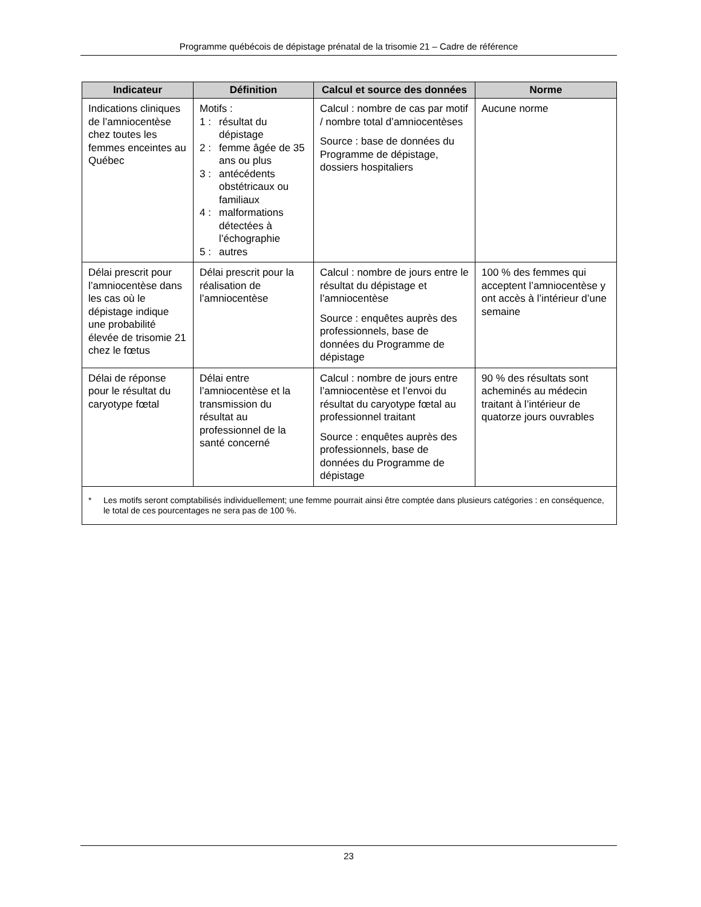Programme québécois de dépistage prénatal de la trisomie 21 – Cadre de référence
| Indicateur | Définition | Calcul et source des données | Norme |
| --- | --- | --- | --- |
| Indications cliniques de l’amniocentèse chez toutes les femmes enceintes au Québec | Motifs : 1 : résultat du dépistage 2 : femme âgée de 35 ans ou plus 3 : antécédents obstétricaux ou familiaux 4 : malformations détectées à l’échographie 5 : autres | Calcul : nombre de cas par motif / nombre total d’amniocentèses Source : base de données du Programme de dépistage, dossiers hospitaliers | Aucune norme |
| Délai prescrit pour l’amniocentèse dans les cas où le dépistage indique une probabilité élevée de trisomie 21 chez le fœtus | Délai prescrit pour la réalisation de l’amniocentèse | Calcul : nombre de jours entre le résultat du dépistage et l’amniocentèse Source : enquêtes auprès des professionnels, base de données du Programme de dépistage | 100 % des femmes qui acceptent l’amniocentèse y ont accès à l’intérieur d’une semaine |
| Délai de réponse pour le résultat du caryotype fœtal | Délai entre l’amniocentèse et la transmission du résultat au professionnel de la santé concerné | Calcul : nombre de jours entre l’amniocentèse et l’envoi du résultat du caryotype fœtal au professionnel traitant Source : enquêtes auprès des professionnels, base de données du Programme de dépistage | 90 % des résultats sont acheminés au médecin traitant à l’intérieur de quatorze jours ouvrables |
| * Les motifs seront comptabilisés individuellement; une femme pourrait ainsi être comptée dans plusieurs catégories : en conséquence, le total de ces pourcentages ne sera pas de 100 %. | | | |
23